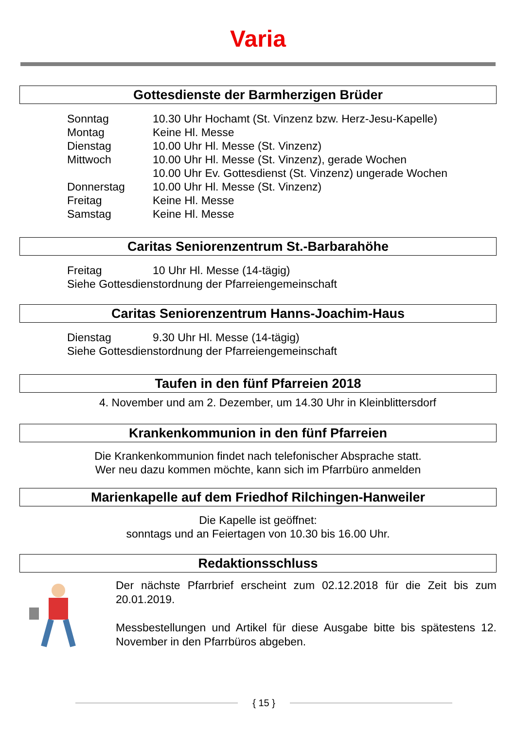Varia
Gottesdienste der Barmherzigen Brüder
| Sonntag | 10.30 Uhr Hochamt (St. Vinzenz bzw. Herz-Jesu-Kapelle) |
| Montag | Keine Hl. Messe |
| Dienstag | 10.00 Uhr Hl. Messe (St. Vinzenz) |
| Mittwoch | 10.00 Uhr Hl. Messe (St. Vinzenz), gerade Wochen 10.00 Uhr Ev. Gottesdienst (St. Vinzenz) ungerade Wochen |
| Donnerstag | 10.00 Uhr Hl. Messe (St. Vinzenz) |
| Freitag | Keine Hl. Messe |
| Samstag | Keine Hl. Messe |
Caritas Seniorenzentrum St.-Barbarahöhe
| Freitag | 10 Uhr Hl. Messe (14-tägig) |
| Siehe Gottesdienstordnung der Pfarreiengemeinschaft | |
Caritas Seniorenzentrum Hanns-Joachim-Haus
| Dienstag | 9.30 Uhr Hl. Messe (14-tägig) |
| Siehe Gottesdienstordnung der Pfarreiengemeinschaft | |
Taufen in den fünf Pfarreien 2018
4. November und am 2. Dezember, um 14.30 Uhr in Kleinblittersdorf
Krankenkommunion in den fünf Pfarreien
Die Krankenkommunion findet nach telefonischer Absprache statt.
Wer neu dazu kommen möchte, kann sich im Pfarrbüro anmelden
Marienkapelle auf dem Friedhof Rilchingen-Hanweiler
Die Kapelle ist geöffnet:
sonntags und an Feiertagen von 10.30 bis 16.00 Uhr.
Redaktionsschluss
Der nächste Pfarrbrief erscheint zum 02.12.2018 für die Zeit bis zum 20.01.2019.
Messbestellungen und Artikel für diese Ausgabe bitte bis spätestens 12. November in den Pfarrbüros abgeben.
{ 15 }